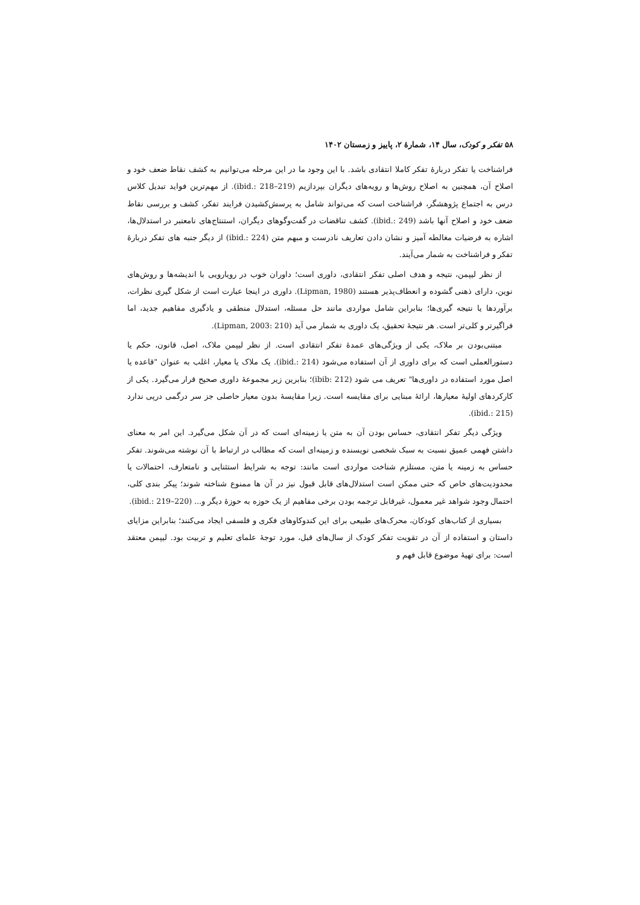۵۸ تفکر و کودک، سال ۱۴، شمارهٔ ۲، پاییز و زمستان ۱۴۰۲
فراشناخت یا تفکر دربارهٔ تفکر کاملا انتقادی باشد. با این وجود ما در این مرحله می‌توانیم به کشف نقاط ضعف خود و اصلاح آن، همچنین به اصلاح روش‌ها و رویه‌های دیگران بپردازیم (ibid.: 218–219). از مهم‌ترین فواید تبدیل کلاس درس به اجتماع پژوهشگر، فراشناخت است که می‌تواند شامل به پرسش‌کشیدن فرایند تفکر، کشف و بررسی نقاط ضعف خود و اصلاح آنها باشد (ibid.: 249). کشف تناقضات در گفت‌وگوهای دیگران، استنتاج‌های نامعتبر در استدلال‌ها، اشاره به فرضیات مغالطه آمیز و نشان دادن تعاریف نادرست و مبهم متن (ibid.: 224) از دیگر جنبه های تفکر دربارهٔ تفکر و فراشناخت به شمار می‌آیند.
از نظر لیپمن، نتیجه و هدف اصلی تفکر انتقادی، داوری است؛ داوران خوب در رویارویی با اندیشه‌ها و روش‌های نوین، دارای ذهنی گشوده و انعطاف‌پذیر هستند (Lipman, 1980). داوری در اینجا عبارت است از شکل گیری نظرات، برآوردها یا نتیجه گیری‌ها؛ بنابراین شامل مواردی مانند حل مسئله، استدلال منطقی و یادگیری مفاهیم جدید، اما فراگیرتر و کلی‌تر است. هر نتیجهٔ تحقیق، یک داوری به شمار می آید (Lipman, 2003: 210).
مبتنی‌بودن بر ملاک، یکی از ویژگی‌های عمدهٔ تفکر انتقادی است. از نظر لیپمن ملاک، اصل، قانون، حکم یا دستورالعملی است که برای داوری از آن استفاده می‌شود (ibid.: 214). یک ملاک یا معیار، اغلب به عنوان "قاعده یا اصل مورد استفاده در داوری‌ها" تعریف می شود (ibib: 212)؛ بنابرین زیر مجموعهٔ داوری صحیح قرار می‌گیرد. یکی از کارکردهای اولیهٔ معیارها، ارائهٔ مبنایی برای مقایسه است. زیرا مقایسهٔ بدون معیار حاصلی جز سر درگمی درپی ندارد (ibid.: 215).
ویژگی دیگر تفکر انتقادی، حساس بودن آن به متن یا زمینه‌ای است که در آن شکل می‌گیرد. این امر به معنای داشتن فهمی عمیق نسبت به سبک شخصی نویسنده و زمینه‌ای است که مطالب در ارتباط با آن نوشته می‌شوند. تفکر حساس به زمینه یا متن، مستلزم شناخت مواردی است مانند: توجه به شرایط استثنایی و نامتعارف، احتمالات یا محدودیت‌های خاص که حتی ممکن است استدلال‌های قابل قبول نیز در آن ها ممنوع شناخته شوند؛ پیکر بندی کلی، احتمال وجود شواهد غیر معمول، غیرقابل ترجمه بودن برخی مفاهیم از یک حوزه به حوزهٔ دیگر و... (ibid.: 219–220).
بسیاری از کتاب‌های کودکان، محرک‌های طبیعی برای این کندوکاوهای فکری و فلسفی ایجاد می‌کنند؛ بنابراین مزایای داستان و استفاده از آن در تقویت تفکر کودک از سال‌های قبل، مورد توجهٔ علمای تعلیم و تربیت بود. لیپمن معتقد است: برای تهیهٔ موضوع قابل فهم و